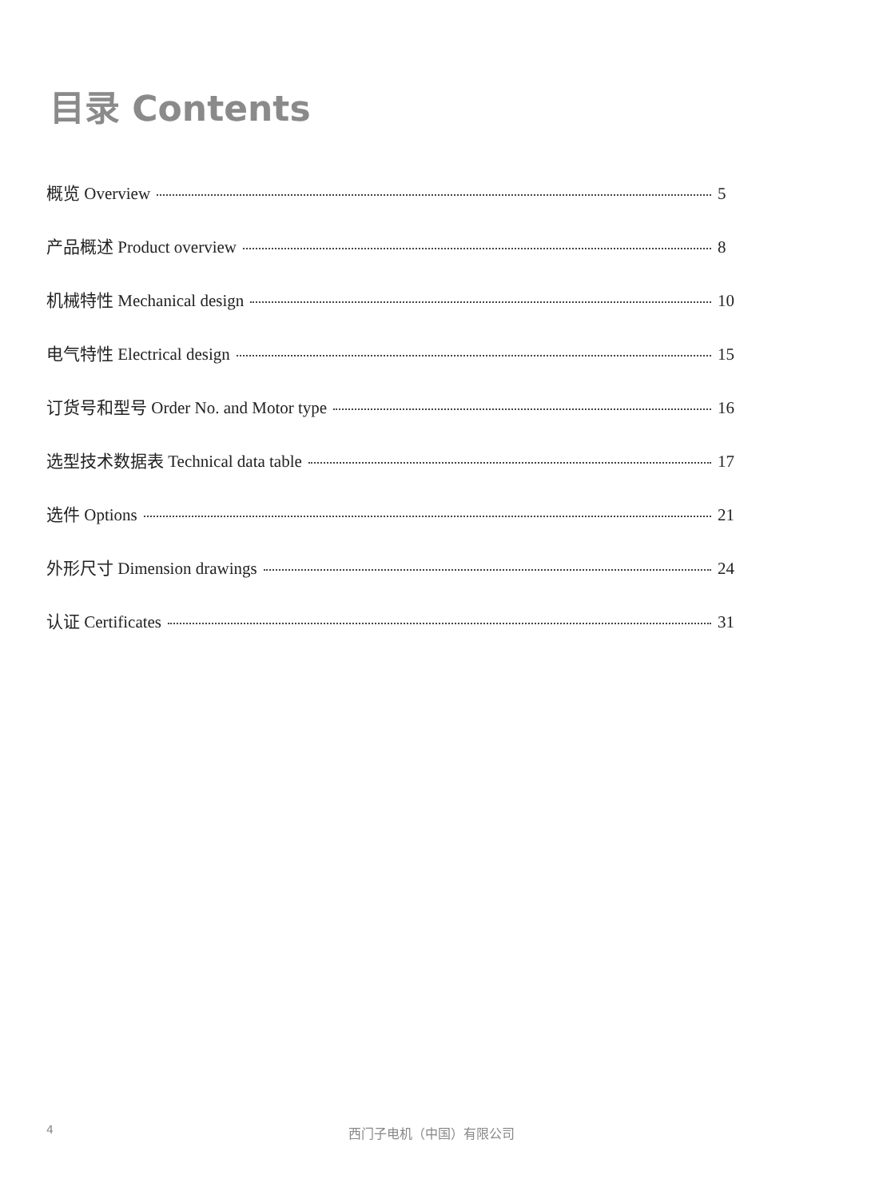目录 Contents
概览 Overview 5
产品概述 Product overview 8
机械特性 Mechanical design 10
电气特性 Electrical design 15
订货号和型号 Order No. and Motor type 16
选型技术数据表 Technical data table 17
选件 Options 21
外形尺寸 Dimension drawings 24
认证 Certificates 31
4 西门子电机（中国）有限公司